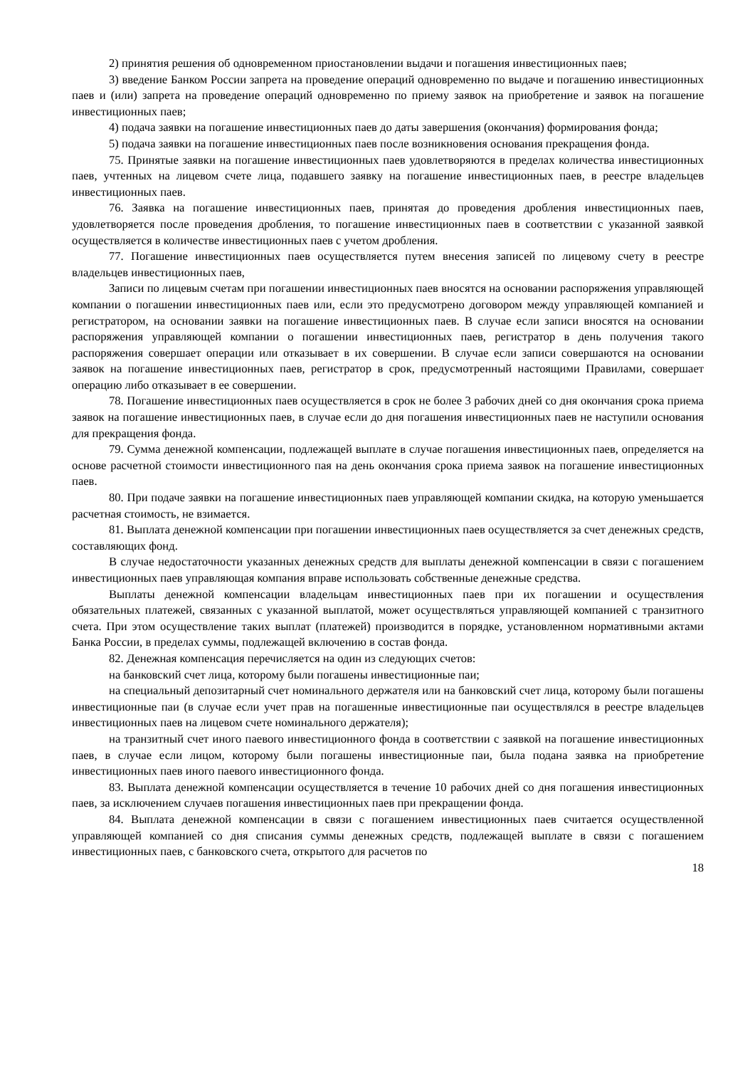2) принятия решения об одновременном приостановлении выдачи и погашения инвестиционных паев;
3) введение Банком России запрета на проведение операций одновременно по выдаче и погашению инвестиционных паев и (или) запрета на проведение операций одновременно по приему заявок на приобретение и заявок на погашение инвестиционных паев;
4) подача заявки на погашение инвестиционных паев до даты завершения (окончания) формирования фонда;
5) подача заявки на погашение инвестиционных паев после возникновения основания прекращения фонда.
75. Принятые заявки на погашение инвестиционных паев удовлетворяются в пределах количества инвестиционных паев, учтенных на лицевом счете лица, подавшего заявку на погашение инвестиционных паев, в реестре владельцев инвестиционных паев.
76. Заявка на погашение инвестиционных паев, принятая до проведения дробления инвестиционных паев, удовлетворяется после проведения дробления, то погашение инвестиционных паев в соответствии с указанной заявкой осуществляется в количестве инвестиционных паев с учетом дробления.
77. Погашение инвестиционных паев осуществляется путем внесения записей по лицевому счету в реестре владельцев инвестиционных паев,
Записи по лицевым счетам при погашении инвестиционных паев вносятся на основании распоряжения управляющей компании о погашении инвестиционных паев или, если это предусмотрено договором между управляющей компанией и регистратором, на основании заявки на погашение инвестиционных паев. В случае если записи вносятся на основании распоряжения управляющей компании о погашении инвестиционных паев, регистратор в день получения такого распоряжения совершает операции или отказывает в их совершении. В случае если записи совершаются на основании заявок на погашение инвестиционных паев, регистратор в срок, предусмотренный настоящими Правилами, совершает операцию либо отказывает в ее совершении.
78. Погашение инвестиционных паев осуществляется в срок не более 3 рабочих дней со дня окончания срока приема заявок на погашение инвестиционных паев, в случае если до дня погашения инвестиционных паев не наступили основания для прекращения фонда.
79. Сумма денежной компенсации, подлежащей выплате в случае погашения инвестиционных паев, определяется на основе расчетной стоимости инвестиционного пая на день окончания срока приема заявок на погашение инвестиционных паев.
80. При подаче заявки на погашение инвестиционных паев управляющей компании скидка, на которую уменьшается расчетная стоимость, не взимается.
81. Выплата денежной компенсации при погашении инвестиционных паев осуществляется за счет денежных средств, составляющих фонд.
В случае недостаточности указанных денежных средств для выплаты денежной компенсации в связи с погашением инвестиционных паев управляющая компания вправе использовать собственные денежные средства.
Выплаты денежной компенсации владельцам инвестиционных паев при их погашении и осуществления обязательных платежей, связанных с указанной выплатой, может осуществляться управляющей компанией с транзитного счета. При этом осуществление таких выплат (платежей) производится в порядке, установленном нормативными актами Банка России, в пределах суммы, подлежащей включению в состав фонда.
82. Денежная компенсация перечисляется на один из следующих счетов:
на банковский счет лица, которому были погашены инвестиционные паи;
на специальный депозитарный счет номинального держателя или на банковский счет лица, которому были погашены инвестиционные паи (в случае если учет прав на погашенные инвестиционные паи осуществлялся в реестре владельцев инвестиционных паев на лицевом счете номинального держателя);
на транзитный счет иного паевого инвестиционного фонда в соответствии с заявкой на погашение инвестиционных паев, в случае если лицом, которому были погашены инвестиционные паи, была подана заявка на приобретение инвестиционных паев иного паевого инвестиционного фонда.
83. Выплата денежной компенсации осуществляется в течение 10 рабочих дней со дня погашения инвестиционных паев, за исключением случаев погашения инвестиционных паев при прекращении фонда.
84. Выплата денежной компенсации в связи с погашением инвестиционных паев считается осуществленной управляющей компанией со дня списания суммы денежных средств, подлежащей выплате в связи с погашением инвестиционных паев, с банковского счета, открытого для расчетов по
18